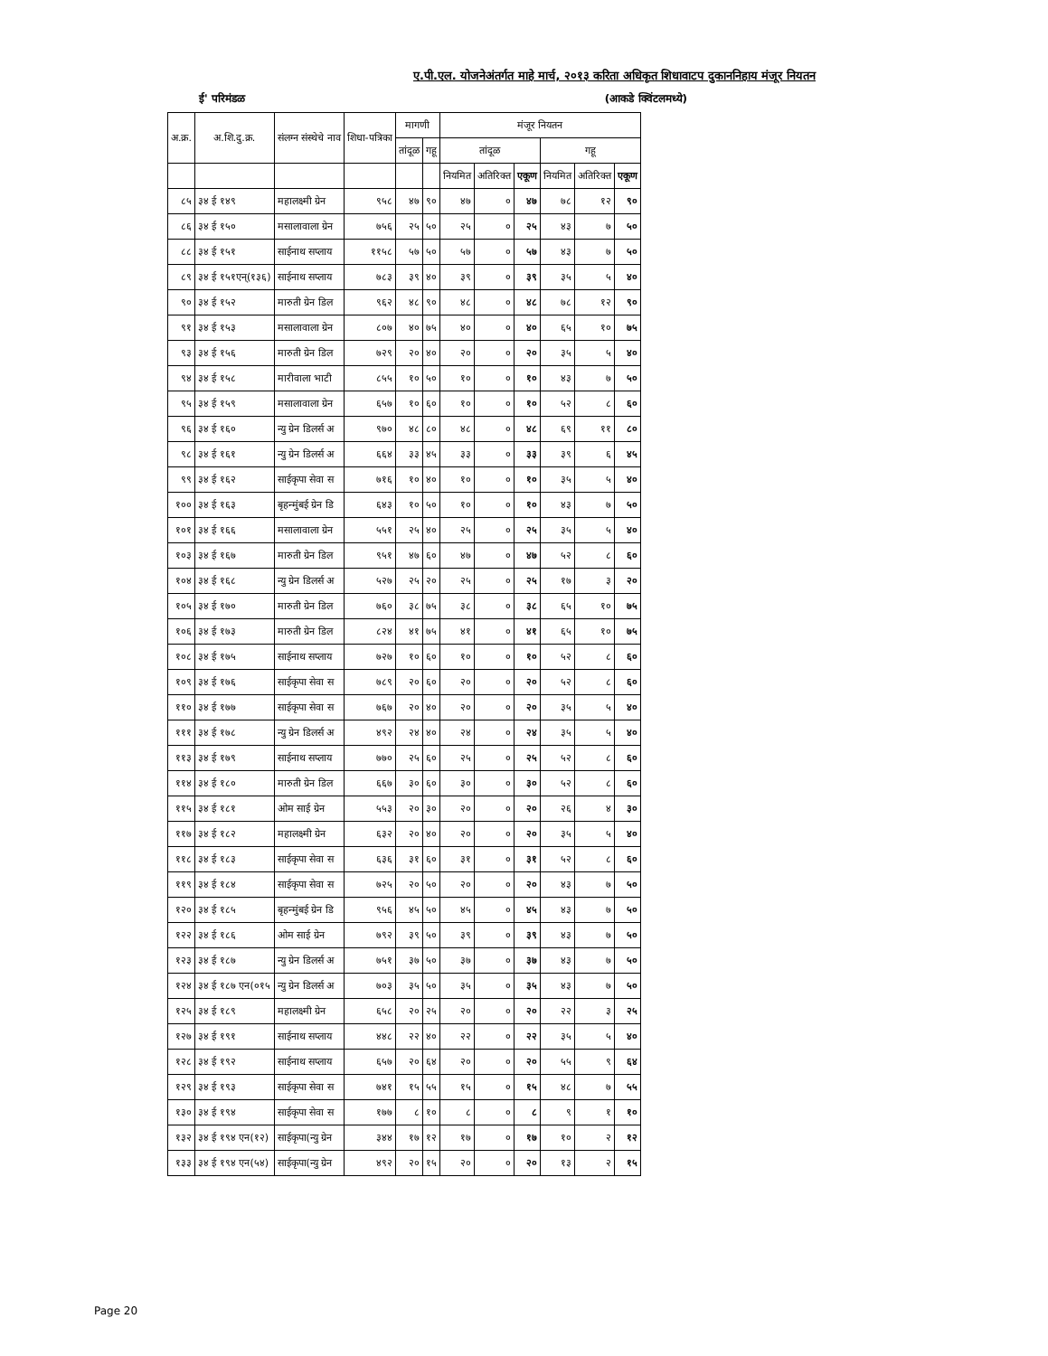ए.पी.एल. योजनेअंतर्गत माहे मार्च, २०१३ करिता अधिकृत शिधावाटप दुकाननिहाय मंजूर नियतन
ई' परिमंडळ (आकडे क्विंटलमध्ये)
| अ.क्र. | अ.शि.दु.क्र. | संलग्न संस्थेचे नाव | शिधा-पत्रिका | मागणी | | मंजूर नियतन | | | | | |
| --- | --- | --- | --- | --- | --- | --- | --- | --- | --- | --- | --- |
| | | | | तांदूळ | गहू | तांदूळ | | | गहू | | |
| | | | | | | नियमित | अतिरिक्त | एकूण | नियमित | अतिरिक्त | एकूण |
| ८५ | ३४ ई १४९ | महालक्ष्मी ग्रेन | ९५८ | ४७ | ९० | ४७ | ० | ४७ | ७८ | १२ | ९० |
| ८६ | ३४ ई १५० | मसालावाला ग्रेन | ७५६ | २५ | ५० | २५ | ० | २५ | ४३ | ७ | ५० |
| ८८ | ३४ ई १५१ | साईनाथ सप्लाय | ११५८ | ५७ | ५० | ५७ | ० | ५७ | ४३ | ७ | ५० |
| ८९ | ३४ ई १५१एन्(१३६) | साईनाथ सप्लाय | ७८३ | ३९ | ४० | ३९ | ० | ३९ | ३५ | ५ | ४० |
| ९० | ३४ ई १५२ | मारुती ग्रेन डिल | ९६२ | ४८ | ९० | ४८ | ० | ४८ | ७८ | १२ | ९० |
| ९१ | ३४ ई १५३ | मसालावाला ग्रेन | ८०७ | ४० | ७५ | ४० | ० | ४० | ६५ | १० | ७५ |
| ९३ | ३४ ई १५६ | मारुती ग्रेन डिल | ७२९ | २० | ४० | २० | ० | २० | ३५ | ५ | ४० |
| ९४ | ३४ ई १५८ | मारीवाला भाटी | ८५५ | १० | ५० | १० | ० | १० | ४३ | ७ | ५० |
| ९५ | ३४ ई १५९ | मसालावाला ग्रेन | ६५७ | १० | ६० | १० | ० | १० | ५२ | ८ | ६० |
| ९६ | ३४ ई १६० | न्यु ग्रेन डिलर्स अ | ९७० | ४८ | ८० | ४८ | ० | ४८ | ६९ | ११ | ८० |
| ९८ | ३४ ई १६१ | न्यु ग्रेन डिलर्स अ | ६६४ | ३३ | ४५ | ३३ | ० | ३३ | ३९ | ६ | ४५ |
| ९९ | ३४ ई १६२ | साईकृपा सेवा स | ७१६ | १० | ४० | १० | ० | १० | ३५ | ५ | ४० |
| १०० | ३४ ई १६३ | बृहन्मुंबई ग्रेन डि | ६४३ | १० | ५० | १० | ० | १० | ४३ | ७ | ५० |
| १०१ | ३४ ई १६६ | मसालावाला ग्रेन | ५५१ | २५ | ४० | २५ | ० | २५ | ३५ | ५ | ४० |
| १०३ | ३४ ई १६७ | मारुती ग्रेन डिल | ९५१ | ४७ | ६० | ४७ | ० | ४७ | ५२ | ८ | ६० |
| १०४ | ३४ ई १६८ | न्यु ग्रेन डिलर्स अ | ५२७ | २५ | २० | २५ | ० | २५ | १७ | ३ | २० |
| १०५ | ३४ ई १७० | मारुती ग्रेन डिल | ७६० | ३८ | ७५ | ३८ | ० | ३८ | ६५ | १० | ७५ |
| १०६ | ३४ ई १७३ | मारुती ग्रेन डिल | ८२४ | ४१ | ७५ | ४१ | ० | ४१ | ६५ | १० | ७५ |
| १०८ | ३४ ई १७५ | साईनाथ सप्लाय | ७२७ | १० | ६० | १० | ० | १० | ५२ | ८ | ६० |
| १०९ | ३४ ई १७६ | साईकृपा सेवा स | ७८९ | २० | ६० | २० | ० | २० | ५२ | ८ | ६० |
| ११० | ३४ ई १७७ | साईकृपा सेवा स | ७६७ | २० | ४० | २० | ० | २० | ३५ | ५ | ४० |
| १११ | ३४ ई १७८ | न्यु ग्रेन डिलर्स अ | ४९२ | २४ | ४० | २४ | ० | २४ | ३५ | ५ | ४० |
| ११३ | ३४ ई १७९ | साईनाथ सप्लाय | ७७० | २५ | ६० | २५ | ० | २५ | ५२ | ८ | ६० |
| ११४ | ३४ ई १८० | मारुती ग्रेन डिल | ६६७ | ३० | ६० | ३० | ० | ३० | ५२ | ८ | ६० |
| ११५ | ३४ ई १८१ | ओम साई ग्रेन | ५५३ | २० | ३० | २० | ० | २० | २६ | ४ | ३० |
| ११७ | ३४ ई १८२ | महालक्ष्मी ग्रेन | ६३२ | २० | ४० | २० | ० | २० | ३५ | ५ | ४० |
| ११८ | ३४ ई १८३ | साईकृपा सेवा स | ६३६ | ३१ | ६० | ३१ | ० | ३१ | ५२ | ८ | ६० |
| ११९ | ३४ ई १८४ | साईकृपा सेवा स | ७२५ | २० | ५० | २० | ० | २० | ४३ | ७ | ५० |
| १२० | ३४ ई १८५ | बृहन्मुंबई ग्रेन डि | ९५६ | ४५ | ५० | ४५ | ० | ४५ | ४३ | ७ | ५० |
| १२२ | ३४ ई १८६ | ओम साई ग्रेन | ७९२ | ३९ | ५० | ३९ | ० | ३९ | ४३ | ७ | ५० |
| १२३ | ३४ ई १८७ | न्यु ग्रेन डिलर्स अ | ७५१ | ३७ | ५० | ३७ | ० | ३७ | ४३ | ७ | ५० |
| १२४ | ३४ ई १८७ एन(०१५ | न्यु ग्रेन डिलर्स अ | ७०३ | ३५ | ५० | ३५ | ० | ३५ | ४३ | ७ | ५० |
| १२५ | ३४ ई १८९ | महालक्ष्मी ग्रेन | ६५८ | २० | २५ | २० | ० | २० | २२ | ३ | २५ |
| १२७ | ३४ ई १९१ | साईनाथ सप्लाय | ४४८ | २२ | ४० | २२ | ० | २२ | ३५ | ५ | ४० |
| १२८ | ३४ ई १९२ | साईनाथ सप्लाय | ६५७ | २० | ६४ | २० | ० | २० | ५५ | ९ | ६४ |
| १२९ | ३४ ई १९३ | साईकृपा सेवा स | ७४१ | १५ | ५५ | १५ | ० | १५ | ४८ | ७ | ५५ |
| १३० | ३४ ई १९४ | साईकृपा सेवा स | १७७ | ८ | १० | ८ | ० | ८ | ९ | १ | १० |
| १३२ | ३४ ई १९४ एन(१२) | साईकृपा(न्यु ग्रेन | ३४४ | १७ | १२ | १७ | ० | १७ | १० | २ | १२ |
| १३३ | ३४ ई १९४ एन(५४) | साईकृपा(न्यु ग्रेन | ४९२ | २० | १५ | २० | ० | २० | १३ | २ | १५ |
Page 20